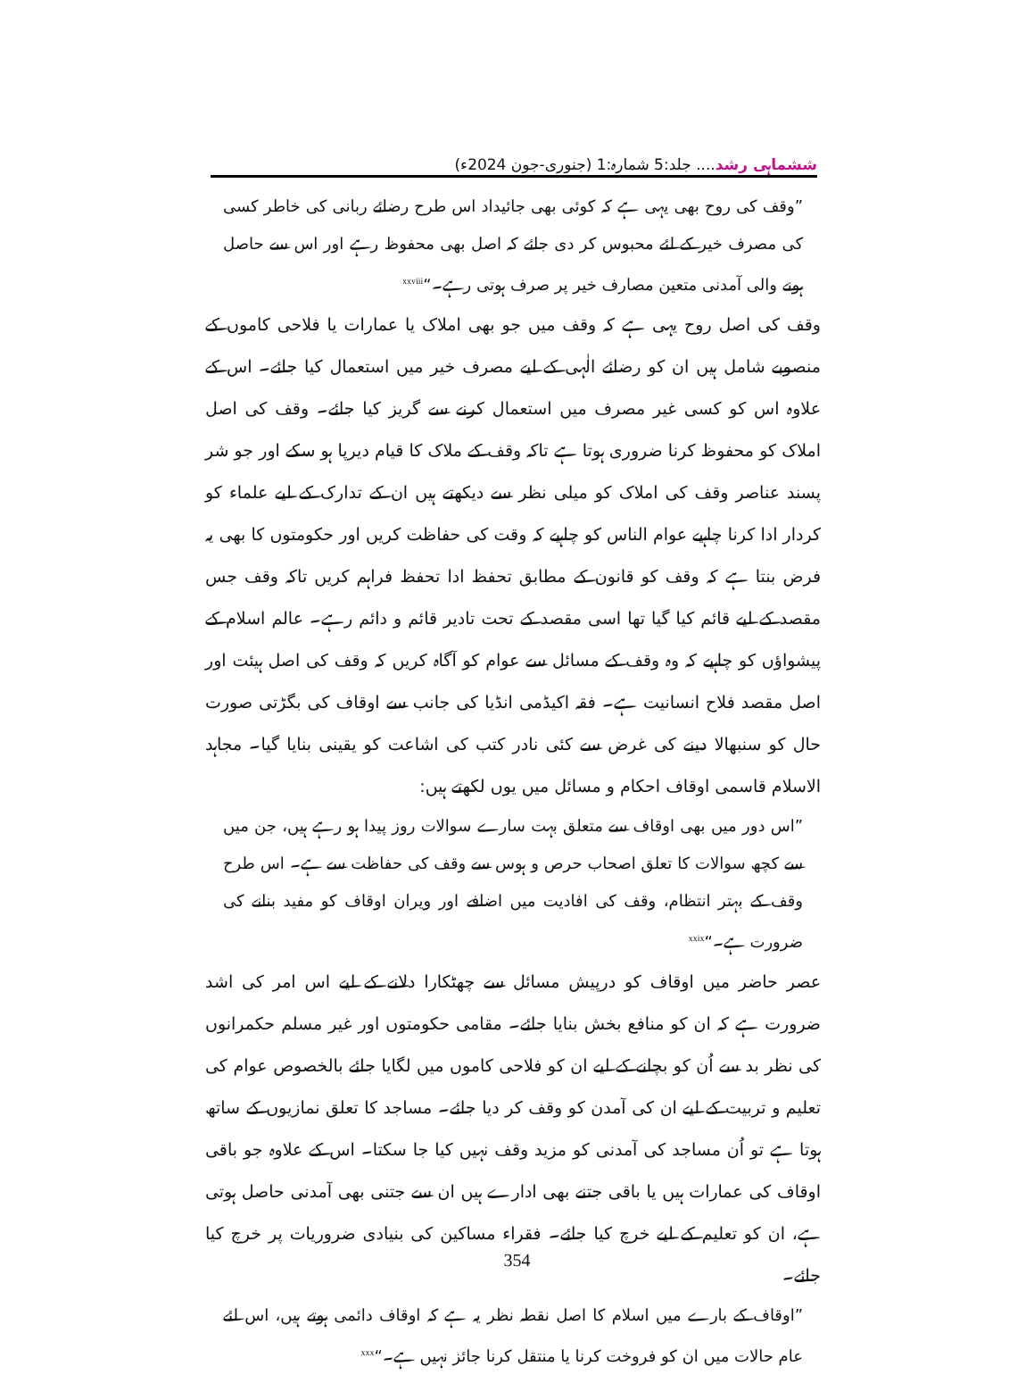ششماہی رشد.... جلد:5 شمارہ:1 (جنوری-جون 2024ء)
”وقف کی روح بھی یہی ہے کہ کوئی بھی جائیداد اس طرح رضائے ربانی کی خاطر کسی کی مصرف خیر کے لئے محبوس کر دی جائے کہ اصل بھی محفوظ رہے اور اس سے حاصل ہونے والی آمدنی متعین مصارف خیر پر صرف ہوتی رہے۔“<sup>xxviii</sup>
وقف کی اصل روح یہی ہے کہ وقف میں جو بھی املاک یا عمارات یا فلاحی کاموں کے منصوبے شامل ہیں ان کو رضائے الٰہی کے لیے مصرف خیر میں استعمال کیا جائے۔ اس کے علاوہ اس کو کسی غیر مصرف میں استعمال کرنے سے گریز کیا جائے۔ وقف کی اصل املاک کو محفوظ کرنا ضروری ہوتا ہے تاکہ وقف کے ملاک کا قیام دیرپا ہو سکے اور جو شر پسند عناصر وقف کی املاک کو میلی نظر سے دیکھتے ہیں ان کے تدارک کے لیے علماء کو کردار ادا کرنا چاہیے عوام الناس کو چاہیے کہ وقت کی حفاظت کریں اور حکومتوں کا بھی یہ فرض بنتا ہے کہ وقف کو قانون کے مطابق تحفظ ادا تحفظ فراہم کریں تاکہ وقف جس مقصد کے لیے قائم کیا گیا تھا اسی مقصد کے تحت تادیر قائم و دائم رہے۔ عالم اسلام کے پیشواؤں کو چاہیے کہ وہ وقف کے مسائل سے عوام کو آگاہ کریں کہ وقف کی اصل ہیئت اور اصل مقصد فلاح انسانیت ہے۔ فقہ اکیڈمی انڈیا کی جانب سے اوقاف کی بگڑتی صورت حال کو سنبھالا دینے کی غرض سے کئی نادر کتب کی اشاعت کو یقینی بنایا گیا۔ مجاہد الاسلام قاسمی اوقاف احکام و مسائل میں یوں لکھتے ہیں:
”اس دور میں بھی اوقاف سے متعلق بہت سارے سوالات روز پیدا ہو رہے ہیں، جن میں سے کچھ سوالات کا تعلق اصحاب حرص و ہوس سے وقف کی حفاظت سے ہے۔ اس طرح وقف کے بہتر انتظام، وقف کی افادیت میں اضافے اور ویران اوقاف کو مفید بنانے کی ضرورت ہے۔“<sup>xxix</sup>
عصر حاضر میں اوقاف کو درپیش مسائل سے چھٹکارا دلانے کے لیے اس امر کی اشد ضرورت ہے کہ ان کو منافع بخش بنایا جائے۔ مقامی حکومتوں اور غیر مسلم حکمرانوں کی نظر بد سے اُن کو بچانے کے لیے ان کو فلاحی کاموں میں لگایا جائے بالخصوص عوام کی تعلیم و تربیت کے لیے ان کی آمدن کو وقف کر دیا جائے۔ مساجد کا تعلق نمازیوں کے ساتھ ہوتا ہے تو اُن مساجد کی آمدنی کو مزید وقف نہیں کیا جا سکتا۔ اس کے علاوہ جو باقی اوقاف کی عمارات ہیں یا باقی جتنے بھی ادارے ہیں ان سے جتنی بھی آمدنی حاصل ہوتی ہے، ان کو تعلیم کے لیے خرچ کیا جائے۔ فقراء مساکین کی بنیادی ضروریات پر خرچ کیا جائے۔
”اوقاف کے بارے میں اسلام کا اصل نقطہ نظر یہ ہے کہ اوقاف دائمی ہوتے ہیں، اس لئے عام حالات میں ان کو فروخت کرنا یا منتقل کرنا جائز نہیں ہے۔“<sup>xxx</sup>
354